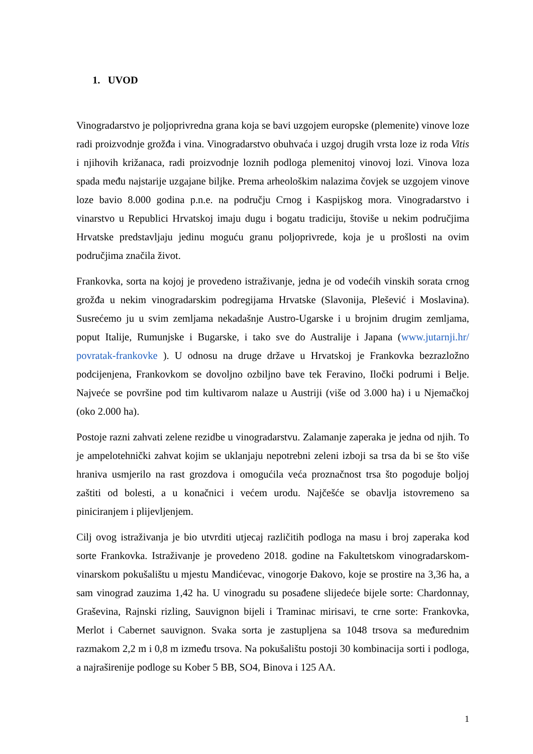1. UVOD
Vinogradarstvo je poljoprivredna grana koja se bavi uzgojem europske (plemenite) vinove loze radi proizvodnje grožđa i vina. Vinogradarstvo obuhvaća i uzgoj drugih vrsta loze iz roda Vitis i njihovih križanaca, radi proizvodnje loznih podloga plemenitoj vinovoj lozi. Vinova loza spada među najstarije uzgajane biljke. Prema arheološkim nalazima čovjek se uzgojem vinove loze bavio 8.000 godina p.n.e. na području Crnog i Kaspijskog mora. Vinogradarstvo i vinarstvo u Republici Hrvatskoj imaju dugu i bogatu tradiciju, štoviše u nekim područjima Hrvatske predstavljaju jedinu moguću granu poljoprivrede, koja je u prošlosti na ovim područjima značila život.
Frankovka, sorta na kojoj je provedeno istraživanje, jedna je od vodećih vinskih sorata crnog grožđa u nekim vinogradarskim podregijama Hrvatske (Slavonija, Plešević i Moslavina). Susrećemo ju u svim zemljama nekadašnje Austro-Ugarske i u brojnim drugim zemljama, poput Italije, Rumunjske i Bugarske, i tako sve do Australije i Japana (www.jutarnji.hr/ povratak-frankovke ). U odnosu na druge države u Hrvatskoj je Frankovka bezrazložno podcijenjena, Frankovkom se dovoljno ozbiljno bave tek Feravino, Iločki podrumi i Belje. Najveće se površine pod tim kultivarom nalaze u Austriji (više od 3.000 ha) i u Njemačkoj (oko 2.000 ha).
Postoje razni zahvati zelene rezidbe u vinogradarstvu. Zalamanje zaperaka je jedna od njih. To je ampelotehnički zahvat kojim se uklanjaju nepotrebni zeleni izboji sa trsa da bi se što više hraniva usmjerilo na rast grozdova i omogućila veća proznačnost trsa što pogoduje boljoj zaštiti od bolesti, a u konačnici i većem urodu. Najčešće se obavlja istovremeno sa piniciranjem i plijevljenjem.
Cilj ovog istraživanja je bio utvrditi utjecaj različitih podloga na masu i broj zaperaka kod sorte Frankovka. Istraživanje je provedeno 2018. godine na Fakultetskom vinogradarskom-vinarskom pokušalištu u mjestu Mandićevac, vinogorje Đakovo, koje se prostire na 3,36 ha, a sam vinograd zauzima 1,42 ha. U vinogradu su posađene slijedeće bijele sorte: Chardonnay, Graševina, Rajnski rizling, Sauvignon bijeli i Traminac mirisavi, te crne sorte: Frankovka, Merlot i Cabernet sauvignon. Svaka sorta je zastupljena sa 1048 trsova sa međurednim razmakom 2,2 m i 0,8 m između trsova. Na pokušalištu postoji 30 kombinacija sorti i podloga, a najraširenije podloge su Kober 5 BB, SO4, Binova i 125 AA.
1